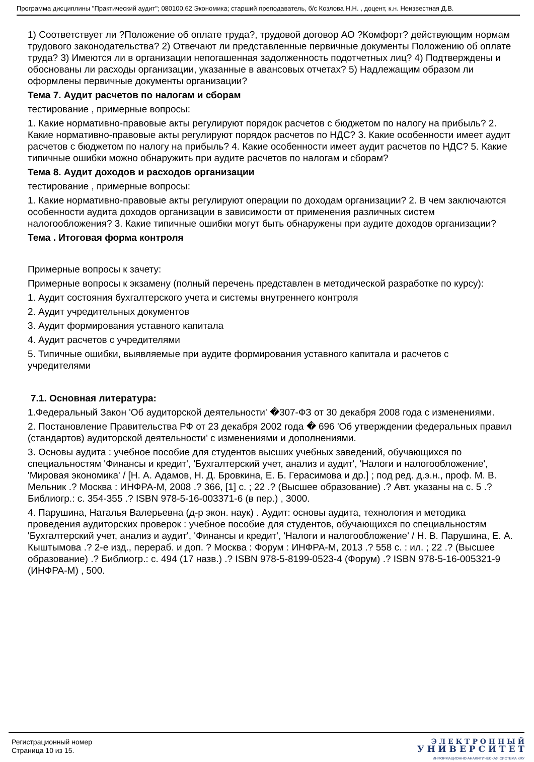Программа дисциплины "Практический аудит"; 080100.62 Экономика; старший преподаватель, б/с Козлова Н.Н. , доцент, к.н. Неизвестная Д.В.
1) Соответствует ли ?Положение об оплате труда?, трудовой договор АО ?Комфорт? действующим нормам трудового законодательства? 2) Отвечают ли представленные первичные документы Положению об оплате труда? 3) Имеются ли в организации непогашенная задолженность подотчетных лиц? 4) Подтверждены и обоснованы ли расходы организации, указанные в авансовых отчетах? 5) Надлежащим образом ли оформлены первичные документы организации?
Тема 7. Аудит расчетов по налогам и сборам
тестирование , примерные вопросы:
1. Какие нормативно-правовые акты регулируют порядок расчетов с бюджетом по налогу на прибыль? 2. Какие нормативно-правовые акты регулируют порядок расчетов по НДС? 3. Какие особенности имеет аудит расчетов с бюджетом по налогу на прибыль? 4. Какие особенности имеет аудит расчетов по НДС? 5. Какие типичные ошибки можно обнаружить при аудите расчетов по налогам и сборам?
Тема 8. Аудит доходов и расходов организации
тестирование , примерные вопросы:
1. Какие нормативно-правовые акты регулируют операции по доходам организации? 2. В чем заключаются особенности аудита доходов организации в зависимости от применения различных систем налогообложения? 3. Какие типичные ошибки могут быть обнаружены при аудите доходов организации?
Тема . Итоговая форма контроля
Примерные вопросы к зачету:
Примерные вопросы к экзамену (полный перечень представлен в методической разработке по курсу):
1. Аудит состояния бухгалтерского учета и системы внутреннего контроля
2. Аудит учредительных документов
3. Аудит формирования уставного капитала
4. Аудит расчетов с учредителями
5. Типичные ошибки, выявляемые при аудите формирования уставного капитала и расчетов с учредителями
7.1. Основная литература:
1.Федеральный Закон 'Об аудиторской деятельности' �307-ФЗ от 30 декабря 2008 года с изменениями.
2. Постановление Правительства РФ от 23 декабря 2002 года � 696 'Об утверждении федеральных правил (стандартов) аудиторской деятельности' с изменениями и дополнениями.
3. Основы аудита : учебное пособие для студентов высших учебных заведений, обучающихся по специальностям 'Финансы и кредит', 'Бухгалтерский учет, анализ и аудит', 'Налоги и налогообложение', 'Мировая экономика' / [Н. А. Адамов, Н. Д. Бровкина, Е. Б. Герасимова и др.] ; под ред. д.э.н., проф. М. В. Мельник .? Москва : ИНФРА-М, 2008 .? 366, [1] с. ; 22 .? (Высшее образование) .? Авт. указаны на с. 5 .? Библиогр.: с. 354-355 .? ISBN 978-5-16-003371-6 (в пер.) , 3000.
4. Парушина, Наталья Валерьевна (д-р экон. наук) . Аудит: основы аудита, технология и методика проведения аудиторских проверок : учебное пособие для студентов, обучающихся по специальностям 'Бухгалтерский учет, анализ и аудит', 'Финансы и кредит', 'Налоги и налогообложение' / Н. В. Парушина, Е. А. Кыштымова .? 2-е изд., перераб. и доп. ? Москва : Форум : ИНФРА-М, 2013 .? 558 с. : ил. ; 22 .? (Высшее образование) .? Библиогр.: с. 494 (17 назв.) .? ISBN 978-5-8199-0523-4 (Форум) .? ISBN 978-5-16-005321-9 (ИНФРА-М) , 500.
Регистрационный номер
Страница 10 из 15.
Э Л Е К Т Р О Н Н Ы Й
У Н И В Е Р С И Т Е Т
ИНФОРМАЦИОННО АНАЛИТИЧЕСКАЯ СИСТЕМА КФУ